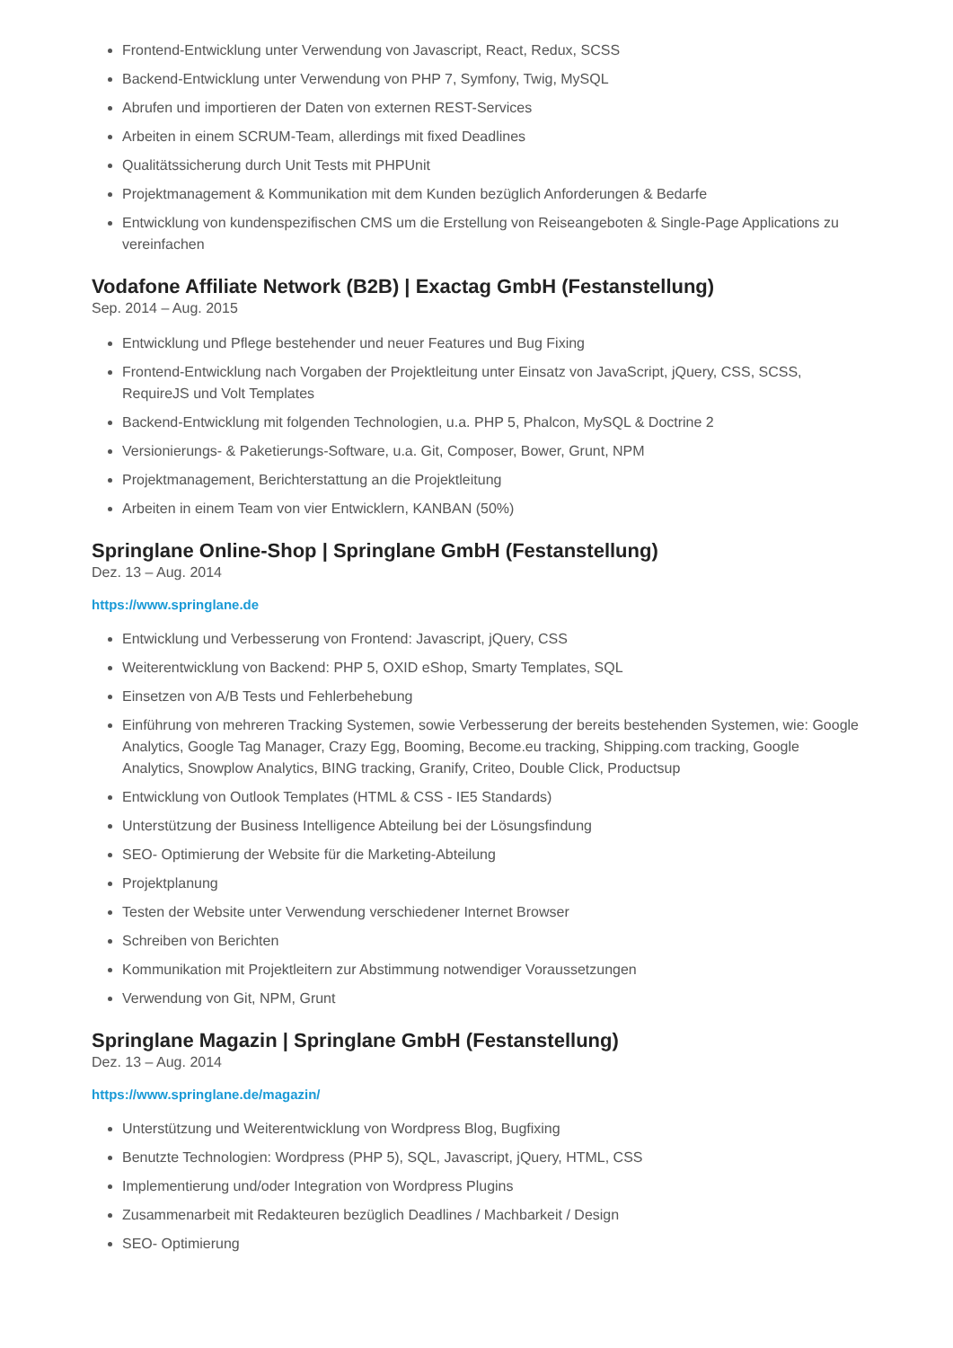Frontend-Entwicklung unter Verwendung von Javascript, React, Redux, SCSS
Backend-Entwicklung unter Verwendung von PHP 7, Symfony, Twig, MySQL
Abrufen und importieren der Daten von externen REST-Services
Arbeiten in einem SCRUM-Team, allerdings mit fixed Deadlines
Qualitätssicherung durch Unit Tests mit PHPUnit
Projektmanagement & Kommunikation mit dem Kunden bezüglich Anforderungen & Bedarfe
Entwicklung von kundenspezifischen CMS um die Erstellung von Reiseangeboten & Single-Page Applications zu vereinfachen
Vodafone Affiliate Network (B2B) | Exactag GmbH (Festanstellung)
Sep. 2014 – Aug. 2015
Entwicklung und Pflege bestehender und neuer Features und Bug Fixing
Frontend-Entwicklung nach Vorgaben der Projektleitung unter Einsatz von JavaScript, jQuery, CSS, SCSS, RequireJS und Volt Templates
Backend-Entwicklung mit folgenden Technologien, u.a. PHP 5, Phalcon, MySQL & Doctrine 2
Versionierungs- & Paketierungs-Software, u.a. Git, Composer, Bower, Grunt, NPM
Projektmanagement, Berichterstattung an die Projektleitung
Arbeiten in einem Team von vier Entwicklern, KANBAN (50%)
Springlane Online-Shop | Springlane GmbH (Festanstellung)
Dez. 13 – Aug. 2014
https://www.springlane.de
Entwicklung und Verbesserung von Frontend: Javascript, jQuery, CSS
Weiterentwicklung von Backend: PHP 5, OXID eShop, Smarty Templates, SQL
Einsetzen von A/B Tests und Fehlerbehebung
Einführung von mehreren Tracking Systemen, sowie Verbesserung der bereits bestehenden Systemen, wie: Google Analytics, Google Tag Manager, Crazy Egg, Booming, Become.eu tracking, Shipping.com tracking, Google Analytics, Snowplow Analytics, BING tracking, Granify, Criteo, Double Click, Productsup
Entwicklung von Outlook Templates (HTML & CSS - IE5 Standards)
Unterstützung der Business Intelligence Abteilung bei der Lösungsfindung
SEO- Optimierung der Website für die Marketing-Abteilung
Projektplanung
Testen der Website unter Verwendung verschiedener Internet Browser
Schreiben von Berichten
Kommunikation mit Projektleitern zur Abstimmung notwendiger Voraussetzungen
Verwendung von Git, NPM, Grunt
Springlane Magazin | Springlane GmbH (Festanstellung)
Dez. 13 – Aug. 2014
https://www.springlane.de/magazin/
Unterstützung und Weiterentwicklung von Wordpress Blog, Bugfixing
Benutzte Technologien: Wordpress (PHP 5), SQL, Javascript, jQuery, HTML, CSS
Implementierung und/oder Integration von Wordpress Plugins
Zusammenarbeit mit Redakteuren bezüglich Deadlines / Machbarkeit / Design
SEO- Optimierung